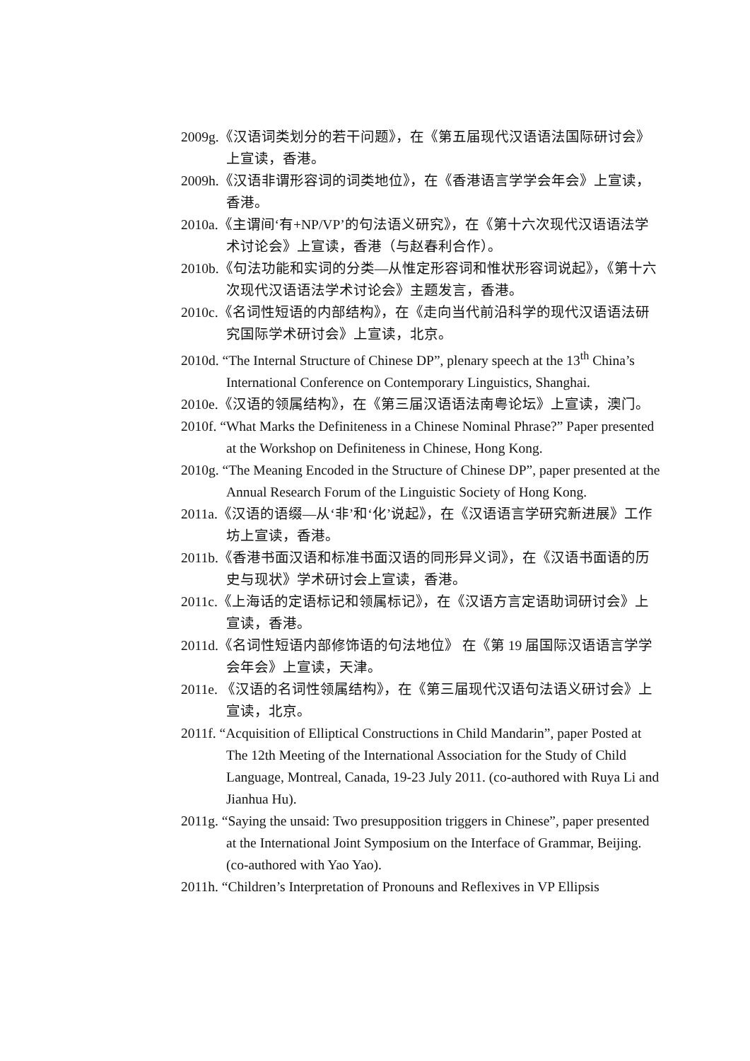2009g.《汉语词类划分的若干问题》，在《第五届现代汉语语法国际研讨会》上宣读，香港。
2009h.《汉语非谓形容词的词类地位》，在《香港语言学学会年会》上宣读，香港。
2010a.《主谓间‘有+NP/VP’的句法语义研究》，在《第十六次现代汉语语法学术讨论会》上宣读，香港（与赵春利合作）。
2010b.《句法功能和实词的分类—从惟定形容词和惟状形容词说起》，《第十六次现代汉语语法学术讨论会》主题发言，香港。
2010c.《名词性短语的内部结构》，在《走向当代前沿科学的现代汉语语法研究国际学术研讨会》上宣读，北京。
2010d. “The Internal Structure of Chinese DP”, plenary speech at the 13<sup>th</sup> China’s International Conference on Contemporary Linguistics, Shanghai.
2010e.《汉语的领属结构》，在《第三届汉语语法南粤论坛》上宣读，澳门。
2010f. “What Marks the Definiteness in a Chinese Nominal Phrase?” Paper presented at the Workshop on Definiteness in Chinese, Hong Kong.
2010g. “The Meaning Encoded in the Structure of Chinese DP”, paper presented at the Annual Research Forum of the Linguistic Society of Hong Kong.
2011a.《汉语的语缀—从‘非’和‘化’说起》，在《汉语语言学研究新进展》工作坊上宣读，香港。
2011b.《香港书面汉语和标准书面汉语的同形异义词》，在《汉语书面语的历史与现状》学术研讨会上宣读，香港。
2011c.《上海话的定语标记和领属标记》，在《汉语方言定语助词研讨会》上宣读，香港。
2011d.《名词性短语内部修饰语的句法地位》 在《第 19 届国际汉语语言学学会年会》上宣读，天津。
2011e. 《汉语的名词性领属结构》，在《第三届现代汉语句法语义研讨会》上宣读，北京。
2011f. “Acquisition of Elliptical Constructions in Child Mandarin”, paper Posted at The 12th Meeting of the International Association for the Study of Child Language, Montreal, Canada, 19-23 July 2011. (co-authored with Ruya Li and Jianhua Hu).
2011g. “Saying the unsaid: Two presupposition triggers in Chinese”, paper presented at the International Joint Symposium on the Interface of Grammar, Beijing. (co-authored with Yao Yao).
2011h. “Children’s Interpretation of Pronouns and Reflexives in VP Ellipsis